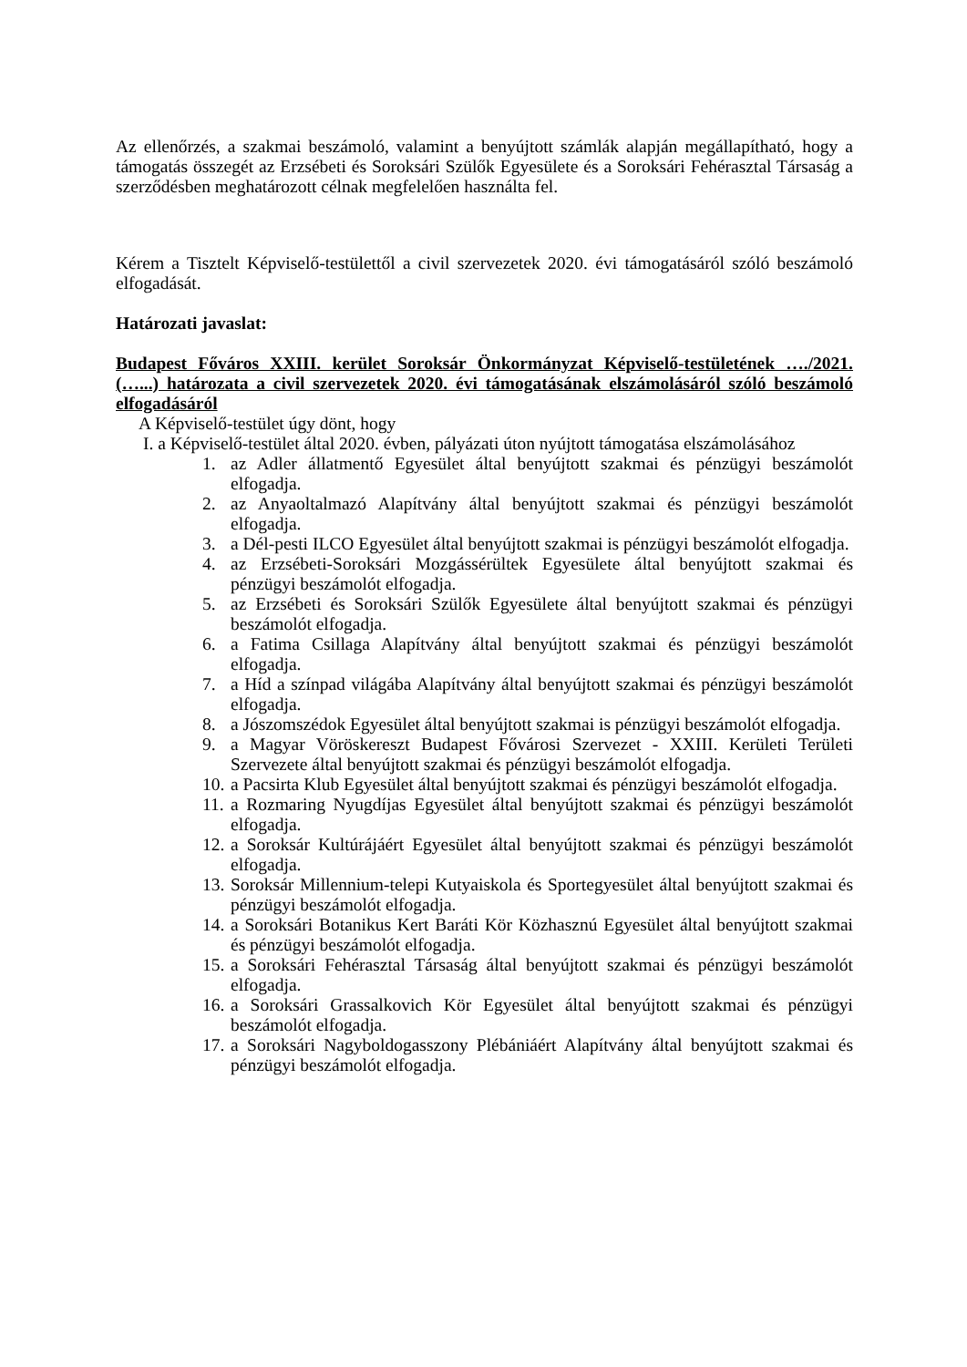Az ellenőrzés, a szakmai beszámoló, valamint a benyújtott számlák alapján megállapítható, hogy a támogatás összegét az Erzsébeti és Soroksári Szülők Egyesülete és a Soroksári Fehérasztal Társaság a szerződésben meghatározott célnak megfelelően használta fel.
Kérem a Tisztelt Képviselő-testülettől a civil szervezetek 2020. évi támogatásáról szóló beszámoló elfogadását.
Határozati javaslat:
Budapest Főváros XXIII. kerület Soroksár Önkormányzat Képviselő-testületének …./2021. (…...) határozata a civil szervezetek 2020. évi támogatásának elszámolásáról szóló beszámoló elfogadásáról
A Képviselő-testület úgy dönt, hogy
I. a Képviselő-testület által 2020. évben, pályázati úton nyújtott támogatása elszámolásához
1. az Adler állatmentő Egyesület által benyújtott szakmai és pénzügyi beszámolót elfogadja.
2. az Anyaoltalmazó Alapítvány által benyújtott szakmai és pénzügyi beszámolót elfogadja.
3. a Dél-pesti ILCO Egyesület által benyújtott szakmai is pénzügyi beszámolót elfogadja.
4. az Erzsébeti-Soroksári Mozgássérültek Egyesülete által benyújtott szakmai és pénzügyi beszámolót elfogadja.
5. az Erzsébeti és Soroksári Szülők Egyesülete által benyújtott szakmai és pénzügyi beszámolót elfogadja.
6. a Fatima Csillaga Alapítvány által benyújtott szakmai és pénzügyi beszámolót elfogadja.
7. a Híd a színpad világába Alapítvány által benyújtott szakmai és pénzügyi beszámolót elfogadja.
8. a Jószomszédok Egyesület által benyújtott szakmai is pénzügyi beszámolót elfogadja.
9. a Magyar Vöröskereszt Budapest Fővárosi Szervezet - XXIII. Kerületi Területi Szervezete által benyújtott szakmai és pénzügyi beszámolót elfogadja.
10. a Pacsirta Klub Egyesület által benyújtott szakmai és pénzügyi beszámolót elfogadja.
11. a Rozmaring Nyugdíjas Egyesület által benyújtott szakmai és pénzügyi beszámolót elfogadja.
12. a Soroksár Kultúrájáért Egyesület által benyújtott szakmai és pénzügyi beszámolót elfogadja.
13. Soroksár Millennium-telepi Kutyaiskola és Sportegyesület által benyújtott szakmai és pénzügyi beszámolót elfogadja.
14. a Soroksári Botanikus Kert Baráti Kör Közhasznú Egyesület által benyújtott szakmai és pénzügyi beszámolót elfogadja.
15. a Soroksári Fehérasztal Társaság által benyújtott szakmai és pénzügyi beszámolót elfogadja.
16. a Soroksári Grassalkovich Kör Egyesület által benyújtott szakmai és pénzügyi beszámolót elfogadja.
17. a Soroksári Nagyboldogasszony Plébániáért Alapítvány által benyújtott szakmai és pénzügyi beszámolót elfogadja.